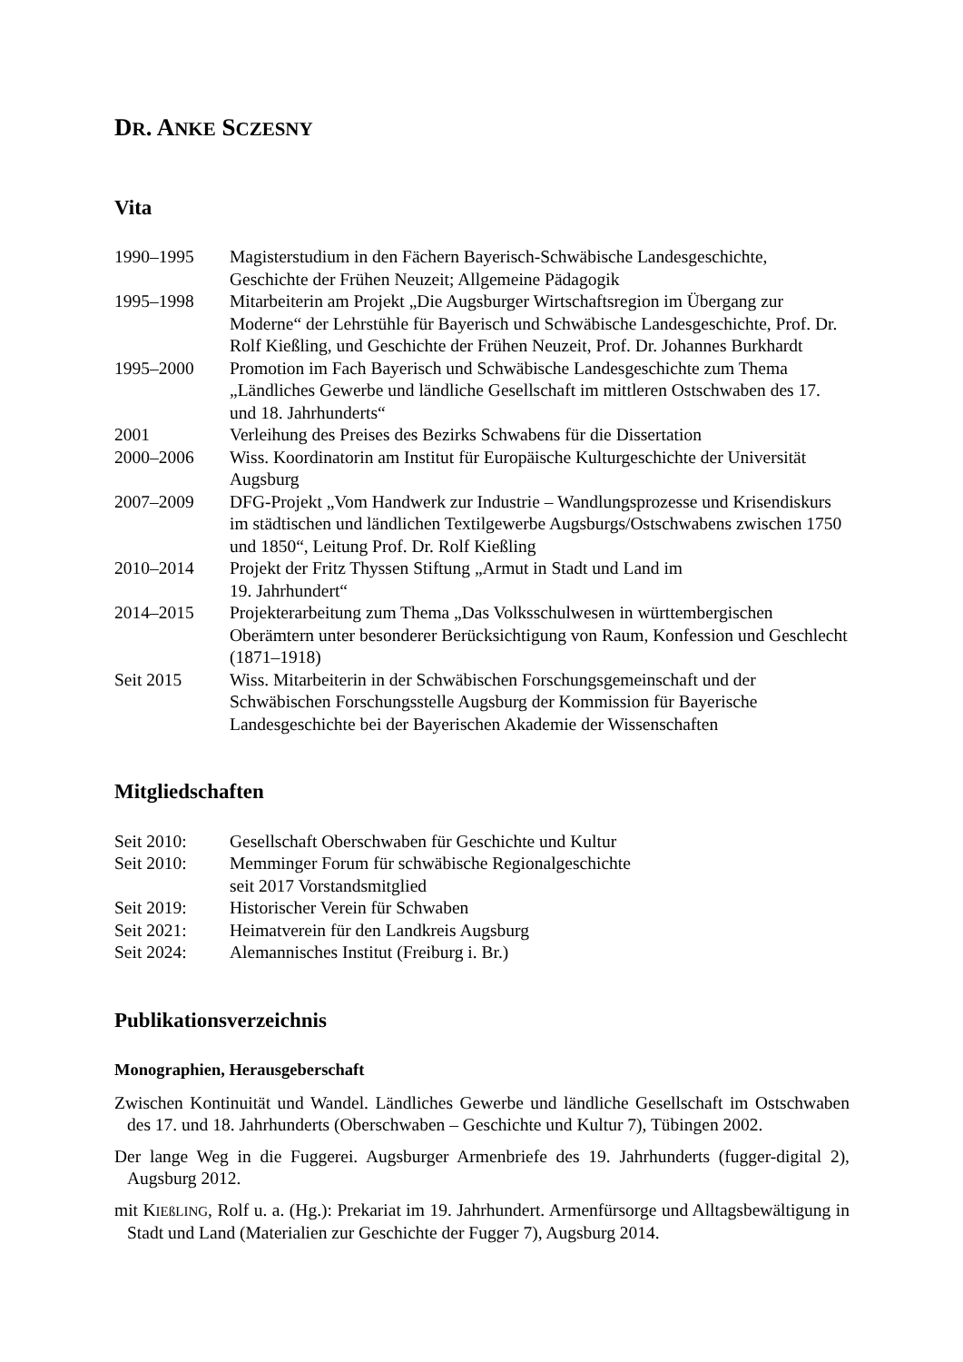DR. ANKE SCZESNY
Vita
| 1990–1995 | Magisterstudium in den Fächern Bayerisch-Schwäbische Landesgeschichte, Geschichte der Frühen Neuzeit; Allgemeine Pädagogik |
| 1995–1998 | Mitarbeiterin am Projekt „Die Augsburger Wirtschaftsregion im Übergang zur Moderne“ der Lehrstühle für Bayerisch und Schwäbische Landesgeschichte, Prof. Dr. Rolf Kießling, und Geschichte der Frühen Neuzeit, Prof. Dr. Johannes Burkhardt |
| 1995–2000 | Promotion im Fach Bayerisch und Schwäbische Landesgeschichte zum Thema „Ländliches Gewerbe und ländliche Gesellschaft im mittleren Ostschwaben des 17. und 18. Jahrhunderts“ |
| 2001 | Verleihung des Preises des Bezirks Schwabens für die Dissertation |
| 2000–2006 | Wiss. Koordinatorin am Institut für Europäische Kulturgeschichte der Universität Augsburg |
| 2007–2009 | DFG-Projekt „Vom Handwerk zur Industrie – Wandlungsprozesse und Krisendiskurs im städtischen und ländlichen Textilgewerbe Augsburgs/Ostschwabens zwischen 1750 und 1850“, Leitung Prof. Dr. Rolf Kießling |
| 2010–2014 | Projekt der Fritz Thyssen Stiftung „Armut in Stadt und Land im 19. Jahrhundert“ |
| 2014–2015 | Projekterarbeitung zum Thema „Das Volksschulwesen in württembergischen Oberämtern unter besonderer Berücksichtigung von Raum, Konfession und Geschlecht (1871–1918) |
| Seit 2015 | Wiss. Mitarbeiterin in der Schwäbischen Forschungsgemeinschaft und der Schwäbischen Forschungsstelle Augsburg der Kommission für Bayerische Landesgeschichte bei der Bayerischen Akademie der Wissenschaften |
Mitgliedschaften
| Seit 2010: | Gesellschaft Oberschwaben für Geschichte und Kultur |
| Seit 2010: | Memminger Forum für schwäbische Regionalgeschichte seit 2017 Vorstandsmitglied |
| Seit 2019: | Historischer Verein für Schwaben |
| Seit 2021: | Heimatverein für den Landkreis Augsburg |
| Seit 2024: | Alemannisches Institut (Freiburg i. Br.) |
Publikationsverzeichnis
Monographien, Herausgeberschaft
Zwischen Kontinuität und Wandel. Ländliches Gewerbe und ländliche Gesellschaft im Ostschwaben des 17. und 18. Jahrhunderts (Oberschwaben – Geschichte und Kultur 7), Tübingen 2002.
Der lange Weg in die Fuggerei. Augsburger Armenbriefe des 19. Jahrhunderts (fugger-digital 2), Augsburg 2012.
mit KIEßLING, Rolf u. a. (Hg.): Prekariat im 19. Jahrhundert. Armenfürsorge und Alltagsbewältigung in Stadt und Land (Materialien zur Geschichte der Fugger 7), Augsburg 2014.